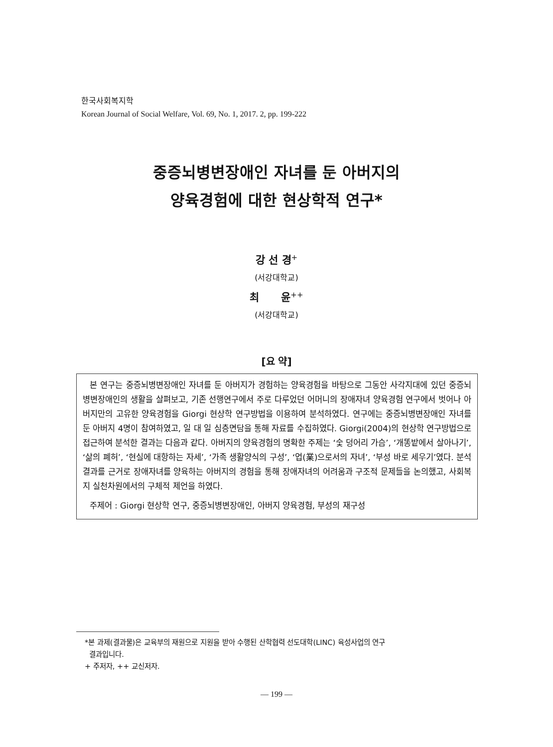한국사회복지학
Korean Journal of Social Welfare, Vol. 69, No. 1, 2017. 2, pp. 199-222
중증뇌병변장애인 자녀를 둔 아버지의
양육경험에 대한 현상학적 연구*
강 선 경<sup>+</sup>
(서강대학교)
최 윤<sup>++</sup>
(서강대학교)
[요 약]
본 연구는 중증뇌병변장애인 자녀를 둔 아버지가 경험하는 양육경험을 바탕으로 그동안 사각지대에 있던 중증뇌병변장애인의 생활을 살펴보고, 기존 선행연구에서 주로 다루었던 어머니의 장애자녀 양육경험 연구에서 벗어나 아버지만의 고유한 양육경험을 Giorgi 현상학 연구방법을 이용하여 분석하였다. 연구에는 중증뇌병변장애인 자녀를 둔 아버지 4명이 참여하였고, 일 대 일 심층면담을 통해 자료를 수집하였다. Giorgi(2004)의 현상학 연구방법으로 접근하여 분석한 결과는 다음과 같다. 아버지의 양육경험의 명확한 주제는 ‘숯 덩어리 가슴’, ‘개똥밭에서 살아나기’, ‘삶의 폐허’, ‘현실에 대항하는 자세’, ‘가족 생활양식의 구성’, ‘업(業)으로서의 자녀’, ‘부성 바로 세우기’였다. 분석 결과를 근거로 장애자녀를 양육하는 아버지의 경험을 통해 장애자녀의 어려움과 구조적 문제들을 논의했고, 사회복지 실천차원에서의 구체적 제언을 하였다.
주제어 : Giorgi 현상학 연구, 중증뇌병변장애인, 아버지 양육경험, 부성의 재구성
*본 과제(결과물)은 교육부의 재원으로 지원을 받아 수행된 산학협력 선도대학(LINC) 육성사업의 연구
결과입니다.
+ 주저자, ++ 교신저자.
— 199 —